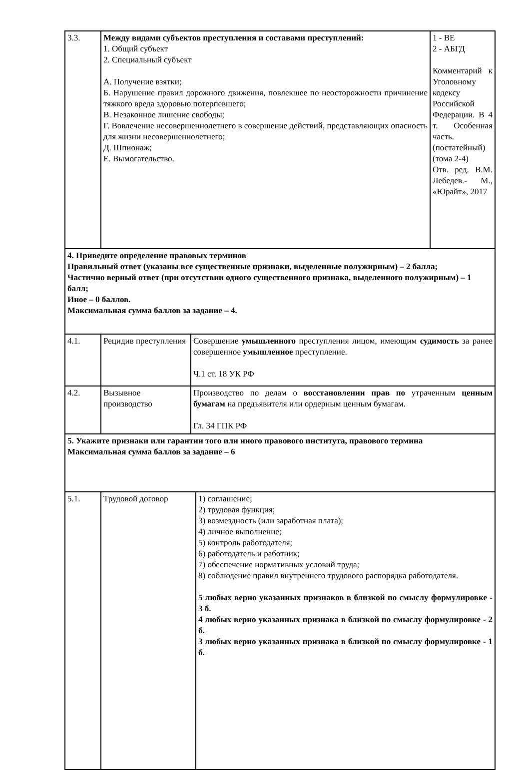| 3.3. | Между видами субъектов преступления и составами преступлений: 1. Общий субъект 2. Специальный субъект А. Получение взятки; Б. Нарушение правил дорожного движения, повлекшее по неосторожности причинение тяжкого вреда здоровью потерпевшего; В. Незаконное лишение свободы; Г. Вовлечение несовершеннолетнего в совершение действий, представляющих опасность для жизни несовершеннолетнего; Д. Шпионаж; Е. Вымогательство. | 1 - ВЕ 2 - АБГД Комментарий к Уголовному кодексу Российской Федерации. В 4 т. Особенная часть. (постатейный) (тома 2-4) Отв. ред. В.М. Лебедев.- М., «Юрайт», 2017 |
| 4. Приведите определение правовых терминов Правильный ответ (указаны все существенные признаки, выделенные полужирным) – 2 балла; Частично верный ответ (при отсутствии одного существенного признака, выделенного полужирным) – 1 балл; Иное – 0 баллов. Максимальная сумма баллов за задание – 4. |
| 4.1. | Рецидив преступления | Совершение умышленного преступления лицом, имеющим судимость за ранее совершенное умышленное преступление. Ч.1 ст. 18 УК РФ |
| 4.2. | Вызывное производство | Производство по делам о восстановлении прав по утраченным ценным бумагам на предъявителя или ордерным ценным бумагам. Гл. 34 ГПК РФ |
| 5. Укажите признаки или гарантии того или иного правового института, правового термина Максимальная сумма баллов за задание – 6 |
| 5.1. | Трудовой договор | 1) соглашение; 2) трудовая функция; 3) возмездность (или заработная плата); 4) личное выполнение; 5) контроль работодателя; 6) работодатель и работник; 7) обеспечение нормативных условий труда; 8) соблюдение правил внутреннего трудового распорядка работодателя. 5 любых верно указанных признаков в близкой по смыслу формулировке - 3 б. 4 любых верно указанных признака в близкой по смыслу формулировке - 2 б. 3 любых верно указанных признака в близкой по смыслу формулировке - 1 б. |